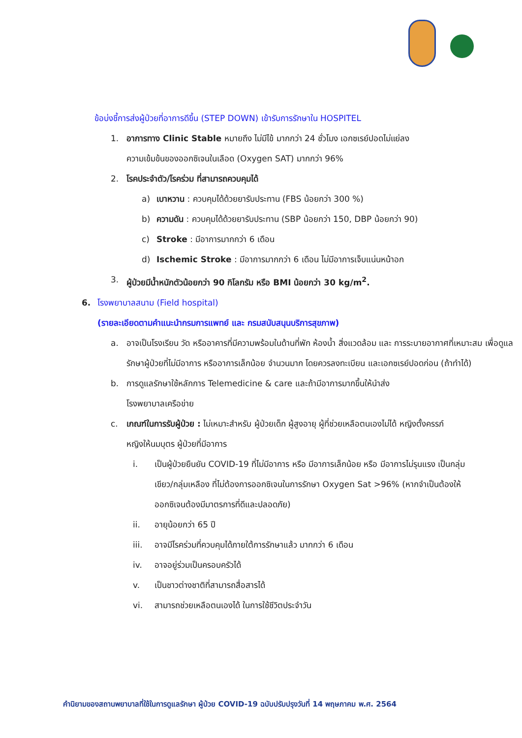ข้อบ่งชี้การส่งผู้ป่วยที่อาการดีขึ้น (STEP DOWN) เข้ารับการรักษาใน HOSPITEL
1. อาการทาง Clinic Stable หมายถึง ไม่มีไข้ มากกว่า 24 ชั่วโมง เอกซเรย์ปอดไม่แย่ลง
ความเข้มข้นของออกซิเจนในเลือด (Oxygen SAT) มากกว่า 96%
2. โรคประจำตัว/โรคร่วม ที่สามารถควบคุมได้
a) เบาหวาน : ควบคุมได้ด้วยยารับประทาน (FBS น้อยกว่า 300 %)
b) ความดัน : ควบคุมได้ด้วยยารับประทาน (SBP น้อยกว่า 150, DBP น้อยกว่า 90)
c) Stroke : มีอาการมากกว่า 6 เดือน
d) Ischemic Stroke : มีอาการมากกว่า 6 เดือน ไม่มีอาการเจ็บแน่นหน้าอก
3. ผู้ป่วยมีน้ำหนักตัวน้อยกว่า 90 กิโลกรัม หรือ BMI น้อยกว่า 30 kg/m<sup>2</sup>.
6. โรงพยาบาลสนาม (Field hospital)
(รายละเอียดตามคำแนะนำกรมการแพทย์ และ กรมสนับสนุนบริการสุขภาพ)
a. อาจเป็นโรงเรียน วัด หรืออาคารที่มีความพร้อมในด้านที่พัก ห้องน้ำ สิ่งแวดล้อม และ การระบายอากาศที่เหมาะสม เพื่อดูแลรักษาผู้ป่วยที่ไม่มีอาการ หรืออาการเล็กน้อย จำนวนมาก โดยควรลงทะเบียน และเอกซเรย์ปอดก่อน (ถ้าทำได้)
b. การดูแลรักษาใช้หลักการ Telemedicine & care และถ้ามีอาการมากขึ้นให้นำส่ง
โรงพยาบาลเครือข่าย
c. เกณฑ์ในการรับผู้ป่วย : ไม่เหมาะสำหรับ ผู้ป่วยเด็ก ผู้สูงอายุ ผู้ที่ช่วยเหลือตนเองไม่ได้ หญิงตั้งครรภ์ หญิงให้นมบุตร ผู้ป่วยที่มีอาการ
i. เป็นผู้ป่วยยืนยัน COVID-19 ที่ไม่มีอาการ หรือ มีอาการเล็กน้อย หรือ มีอาการไม่รุนแรง เป็นกลุ่มเขียว/กลุ่มเหลือง ที่ไม่ต้องการออกซิเจนในการรักษา Oxygen Sat >96% (หากจำเป็นต้องให้ออกซิเจนต้องมีมาตรการที่ดีและปลอดภัย)
ii. อายุน้อยกว่า 65 ปี
iii. อาจมีโรคร่วมที่ควบคุมได้ภายใต้การรักษาแล้ว มากกว่า 6 เดือน
iv. อาจอยู่ร่วมเป็นครอบครัวได้
v. เป็นชาวต่างชาติที่สามารถสื่อสารได้
vi. สามารถช่วยเหลือตนเองได้ ในการใช้ชีวิตประจำวัน
คำนิยามของสถานพยาบาลที่ใช้ในการดูแลรักษา ผู้ป่วย COVID-19 ฉบับปรับปรุงวันที่ 14 พฤษภาคม พ.ศ. 2564